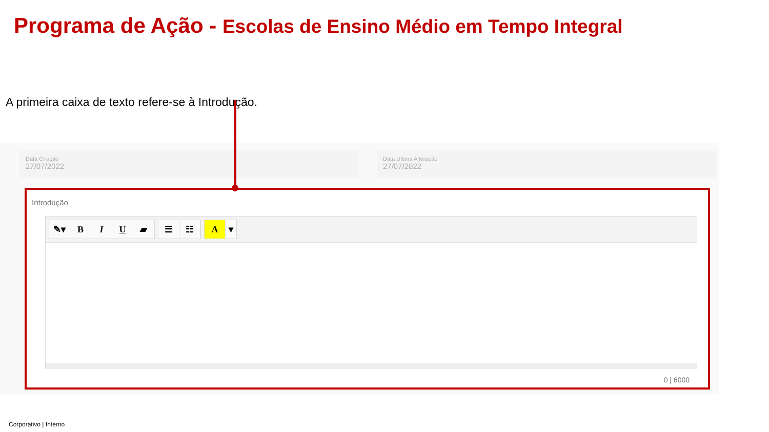Programa de Ação - Escolas de Ensino Médio em Tempo Integral
A primeira caixa de texto refere-se à Introdução.
Data Criação
27/07/2022
Data Ultima Alteracão
27/07/2022
Introdução
✎▾ BIU ▰ ☰ ☷ A ▾
0 | 6000
Corporativo | Interno